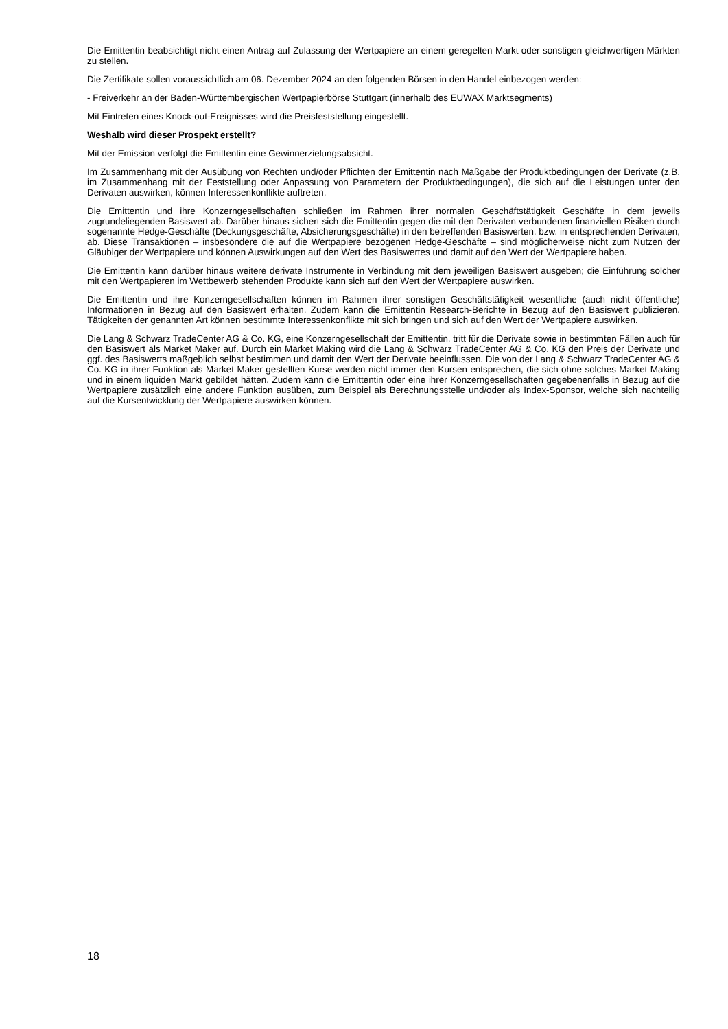Die Emittentin beabsichtigt nicht einen Antrag auf Zulassung der Wertpapiere an einem geregelten Markt oder sonstigen gleichwertigen Märkten zu stellen.
Die Zertifikate sollen voraussichtlich am 06. Dezember 2024 an den folgenden Börsen in den Handel einbezogen werden:
- Freiverkehr an der Baden-Württembergischen Wertpapierbörse Stuttgart (innerhalb des EUWAX Marktsegments)
Mit Eintreten eines Knock-out-Ereignisses wird die Preisfeststellung eingestellt.
Weshalb wird dieser Prospekt erstellt?
Mit der Emission verfolgt die Emittentin eine Gewinnerzielungsabsicht.
Im Zusammenhang mit der Ausübung von Rechten und/oder Pflichten der Emittentin nach Maßgabe der Produktbedingungen der Derivate (z.B. im Zusammenhang mit der Feststellung oder Anpassung von Parametern der Produktbedingungen), die sich auf die Leistungen unter den Derivaten auswirken, können Interessenkonflikte auftreten.
Die Emittentin und ihre Konzerngesellschaften schließen im Rahmen ihrer normalen Geschäftstätigkeit Geschäfte in dem jeweils zugrundeliegenden Basiswert ab. Darüber hinaus sichert sich die Emittentin gegen die mit den Derivaten verbundenen finanziellen Risiken durch sogenannte Hedge-Geschäfte (Deckungsgeschäfte, Absicherungsgeschäfte) in den betreffenden Basiswerten, bzw. in entsprechenden Derivaten, ab. Diese Transaktionen – insbesondere die auf die Wertpapiere bezogenen Hedge-Geschäfte – sind möglicherweise nicht zum Nutzen der Gläubiger der Wertpapiere und können Auswirkungen auf den Wert des Basiswertes und damit auf den Wert der Wertpapiere haben.
Die Emittentin kann darüber hinaus weitere derivate Instrumente in Verbindung mit dem jeweiligen Basiswert ausgeben; die Einführung solcher mit den Wertpapieren im Wettbewerb stehenden Produkte kann sich auf den Wert der Wertpapiere auswirken.
Die Emittentin und ihre Konzerngesellschaften können im Rahmen ihrer sonstigen Geschäftstätigkeit wesentliche (auch nicht öffentliche) Informationen in Bezug auf den Basiswert erhalten. Zudem kann die Emittentin Research-Berichte in Bezug auf den Basiswert publizieren. Tätigkeiten der genannten Art können bestimmte Interessenkonflikte mit sich bringen und sich auf den Wert der Wertpapiere auswirken.
Die Lang & Schwarz TradeCenter AG & Co. KG, eine Konzerngesellschaft der Emittentin, tritt für die Derivate sowie in bestimmten Fällen auch für den Basiswert als Market Maker auf. Durch ein Market Making wird die Lang & Schwarz TradeCenter AG & Co. KG den Preis der Derivate und ggf. des Basiswerts maßgeblich selbst bestimmen und damit den Wert der Derivate beeinflussen. Die von der Lang & Schwarz TradeCenter AG & Co. KG in ihrer Funktion als Market Maker gestellten Kurse werden nicht immer den Kursen entsprechen, die sich ohne solches Market Making und in einem liquiden Markt gebildet hätten. Zudem kann die Emittentin oder eine ihrer Konzerngesellschaften gegebenenfalls in Bezug auf die Wertpapiere zusätzlich eine andere Funktion ausüben, zum Beispiel als Berechnungsstelle und/oder als Index-Sponsor, welche sich nachteilig auf die Kursentwicklung der Wertpapiere auswirken können.
18